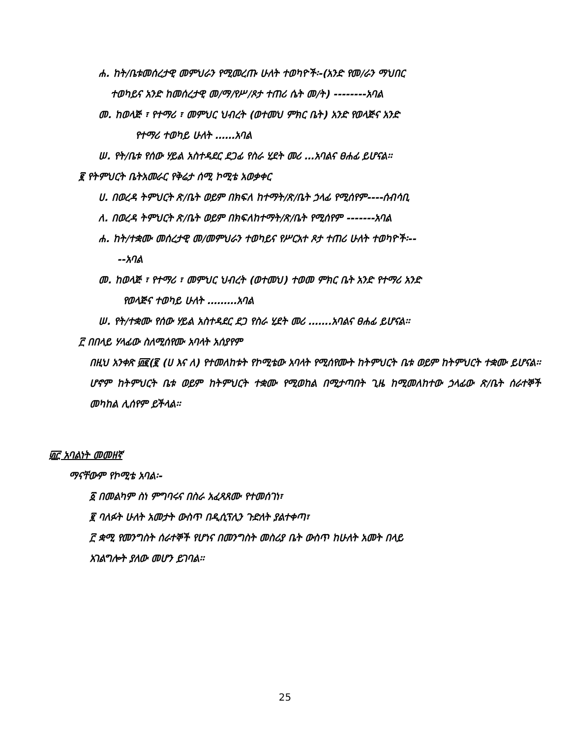ሐ. ከት/ቤቱመሰረታዊ መምህራን የሚመረጡ ሁለት ተወካዮች፡-(አንድ የመ/ራን ማህበር
ተወካይና አንድ ከመሰረታዊ መ/ማ/የሥ/ጾታ ተጠሪ ሴት መ/ት) --------አባል
መ. ከወላጅ ፣ የተማሪ ፣ መምህር ህብረት (ወተመህ ምክር ቤት) አንድ የወላጅና አንድ
የተማሪ ተወካይ ሁለት ……አባል
ሠ. የት/ቤቱ የሰው ሃይል አስተዳደር ደጋፊ የስራ ሂደት መሪ …አባልና ፀሐፊ ይሆናል፡፡
፪ የትምህርት ቤትአመራር የቅሬታ ሰሚ ኮሚቴ አወቃቀር
ሀ. በወረዳ ትምህርት ጽ/ቤት ወይም በክፍለ ከተማት/ጽ/ቤት ኃላፊ የሚሰየም----ሰብሳቢ
ለ. በወረዳ ትምህርት ጽ/ቤት ወይም በክፍለከተማት/ጽ/ቤት የሚሰየም -------አባል
ሐ. ከት/ተቋሙ መሰረታዊ መ/መምህራን ተወካይና የሥርአተ ጾታ ተጠሪ ሁለት ተወካዮች፡--
--አባል
መ. ከወላጅ ፣ የተማሪ ፣ መምህር ህብረት (ወተመህ) ተወመ ምክር ቤት አንድ የተማሪ አንድ
የወላጅና ተወካይ ሁለት ………አባል
ሠ. የት/ተቋሙ የሰው ሃይል አስተዳደር ደጋ የስራ ሂደት መሪ …….አባልና ፀሐፊ ይሆናል፡፡
፫ በበላይ ሃላፊው ስለሚሰየሙ አባላት አሰያየም
በዚህ አንቀጽ ፴፪(፪ (ሀ እና ለ) የተመለከቱት የኮሚቴው አባላት የሚሰየሙት ከትምህርት ቤቱ ወይም ከትምህርት ተቋሙ ይሆናል፡፡ሆኖም ከትምህርት ቤቱ ወይም ከትምህርት ተቋሙ የሚወከል በሚታጣበት ጊዜ ከሚመለከተው ኃላፊው ጽ/ቤት ሰራተኞች መካከል ሊሰየም ይችላል፡፡
፴፫ አባልነት መመዘኛ
ማናቸውም የኮሚቴ አባል፡-
፩ በመልካም ስነ ምግባሩና በስራ አፈጻጸሙ የተመሰገነ፣
፪ ባለፉት ሁለት አመታት ውስጥ በዲሲፕሊን ጉድለት ያልተቀጣ፣
፫ ቋሚ የመንግስት ሰራተኞች የሆነና በመንግስት መስሪያ ቤት ውስጥ ከሁለት አመት በላይ
አገልግሎት ያለው መሆን ይገባል፡፡
25